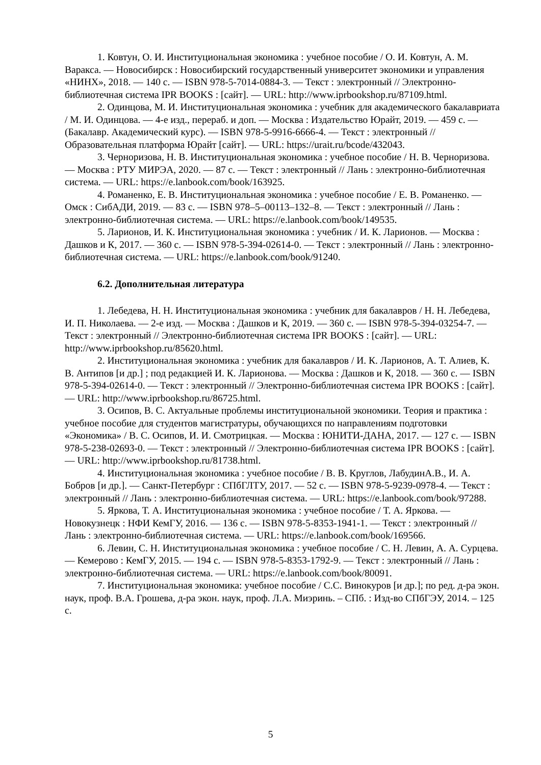1. Ковтун, О. И. Институциональная экономика : учебное пособие / О. И. Ковтун, А. М. Варакса. — Новосибирск : Новосибирский государственный университет экономики и управления «НИНХ», 2018. — 140 с. — ISBN 978-5-7014-0884-3. — Текст : электронный // Электронно-библиотечная система IPR BOOKS : [сайт]. — URL: http://www.iprbookshop.ru/87109.html.
2. Одинцова, М. И. Институциональная экономика : учебник для академического бакалавриата / М. И. Одинцова. — 4-е изд., перераб. и доп. — Москва : Издательство Юрайт, 2019. — 459 с. — (Бакалавр. Академический курс). — ISBN 978-5-9916-6666-4. — Текст : электронный // Образовательная платформа Юрайт [сайт]. — URL: https://urait.ru/bcode/432043.
3. Черноризова, Н. В. Институциональная экономика : учебное пособие / Н. В. Черноризова. — Москва : РТУ МИРЭА, 2020. — 87 с. — Текст : электронный // Лань : электронно-библиотечная система. — URL: https://e.lanbook.com/book/163925.
4. Романенко, Е. В. Институциональная экономика : учебное пособие / Е. В. Романенко. — Омск : СибАДИ, 2019. — 83 с. — ISBN 978–5–00113–132–8. — Текст : электронный // Лань : электронно-библиотечная система. — URL: https://e.lanbook.com/book/149535.
5. Ларионов, И. К. Институциональная экономика : учебник / И. К. Ларионов. — Москва : Дашков и К, 2017. — 360 с. — ISBN 978-5-394-02614-0. — Текст : электронный // Лань : электронно-библиотечная система. — URL: https://e.lanbook.com/book/91240.
6.2. Дополнительная литература
1. Лебедева, Н. Н. Институциональная экономика : учебник для бакалавров / Н. Н. Лебедева, И. П. Николаева. — 2-е изд. — Москва : Дашков и К, 2019. — 360 с. — ISBN 978-5-394-03254-7. — Текст : электронный // Электронно-библиотечная система IPR BOOKS : [сайт]. — URL: http://www.iprbookshop.ru/85620.html.
2. Институциональная экономика : учебник для бакалавров / И. К. Ларионов, А. Т. Алиев, К. В. Антипов [и др.] ; под редакцией И. К. Ларионова. — Москва : Дашков и К, 2018. — 360 с. — ISBN 978-5-394-02614-0. — Текст : электронный // Электронно-библиотечная система IPR BOOKS : [сайт]. — URL: http://www.iprbookshop.ru/86725.html.
3. Осипов, В. С. Актуальные проблемы институциональной экономики. Теория и практика : учебное пособие для студентов магистратуры, обучающихся по направлениям подготовки «Экономика» / В. С. Осипов, И. И. Смотрицкая. — Москва : ЮНИТИ-ДАНА, 2017. — 127 с. — ISBN 978-5-238-02693-0. — Текст : электронный // Электронно-библиотечная система IPR BOOKS : [сайт]. — URL: http://www.iprbookshop.ru/81738.html.
4. Институциональная экономика : учебное пособие / В. В. Круглов, ЛабудинА.В., И. А. Бобров [и др.]. — Санкт-Петербург : СПбГЛТУ, 2017. — 52 с. — ISBN 978-5-9239-0978-4. — Текст : электронный // Лань : электронно-библиотечная система. — URL: https://e.lanbook.com/book/97288.
5. Яркова, Т. А. Институциональная экономика : учебное пособие / Т. А. Яркова. — Новокузнецк : НФИ КемГУ, 2016. — 136 с. — ISBN 978-5-8353-1941-1. — Текст : электронный // Лань : электронно-библиотечная система. — URL: https://e.lanbook.com/book/169566.
6. Левин, С. Н. Институциональная экономика : учебное пособие / С. Н. Левин, А. А. Сурцева. — Кемерово : КемГУ, 2015. — 194 с. — ISBN 978-5-8353-1792-9. — Текст : электронный // Лань : электронно-библиотечная система. — URL: https://e.lanbook.com/book/80091.
7. Институциональная экономика: учебное пособие / С.С. Винокуров [и др.]; по ред. д-ра экон. наук, проф. В.А. Грошева, д-ра экон. наук, проф. Л.А. Миэринь. – СПб. : Изд-во СПбГЭУ, 2014. – 125 с.
5